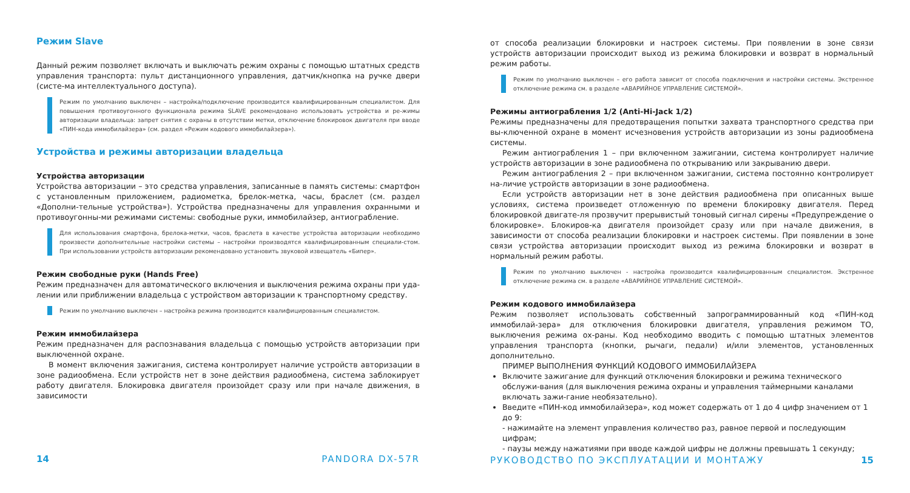Режим Slave
Данный режим позволяет включать и выключать режим охраны с помощью штатных средств управления транспорта: пульт дистанционного управления, датчик/кнопка на ручке двери (систе-ма интеллектуального доступа).
Режим по умолчанию выключен – настройка/подключение производится квалифицированным специалистом. Для повышения противоугонного функционала режима SLAVE рекомендовано использовать устройства и ре-жимы авторизации владельца: запрет снятия с охраны в отсутствии метки, отключение блокировок двигателя при вводе «ПИН-кода иммобилайзера» (см. раздел «Режим кодового иммобилайзера»).
Устройства и режимы авторизации владельца
Устройства авторизации
Устройства авторизации – это средства управления, записанные в память системы: смартфон с установленным приложением, радиометка, брелок-метка, часы, браслет (см. раздел «Дополни-тельные устройства»). Устройства предназначены для управления охранными и противоугонны-ми режимами системы: свободные руки, иммобилайзер, антиограбление.
Для использования смартфона, брелока-метки, часов, браслета в качестве устройства авторизации необходимо произвести дополнительные настройки системы – настройки производятся квалифицированным специали-стом. При использовании устройств авторизации рекомендовано установить звуковой извещатель «Бипер».
Режим свободные руки (Hands Free)
Режим предназначен для автоматического включения и выключения режима охраны при уда-лении или приближении владельца с устройством авторизации к транспортному средству.
Режим по умолчанию выключен – настройка режима производится квалифицированным специалистом.
Режим иммобилайзера
Режим предназначен для распознавания владельца с помощью устройств авторизации при выключенной охране.
В момент включения зажигания, система контролирует наличие устройств авторизации в зоне радиообмена. Если устройств нет в зоне действия радиообмена, система заблокирует работу двигателя. Блокировка двигателя произойдет сразу или при начале движения, в зависимости
14 PANDORA DX-57R
от способа реализации блокировки и настроек системы. При появлении в зоне связи устройств авторизации происходит выход из режима блокировки и возврат в нормальный режим работы.
Режим по умолчанию выключен – его работа зависит от способа подключения и настройки системы. Экстренное отключение режима см. в разделе «АВАРИЙНОЕ УПРАВЛЕНИЕ СИСТЕМОЙ».
Режимы антиограбления 1/2 (Anti-Hi-Jack 1/2)
Режимы предназначены для предотвращения попытки захвата транспортного средства при вы-ключенной охране в момент исчезновения устройств авторизации из зоны радиообмена системы.
Режим антиограбления 1 – при включенном зажигании, система контролирует наличие устройств авторизации в зоне радиообмена по открыванию или закрыванию двери.
Режим антиограбления 2 – при включенном зажигании, система постоянно контролирует на-личие устройств авторизации в зоне радиообмена.
Если устройств авторизации нет в зоне действия радиообмена при описанных выше условиях, система произведет отложенную по времени блокировку двигателя. Перед блокировкой двигате-ля прозвучит прерывистый тоновый сигнал сирены «Предупреждение о блокировке». Блокиров-ка двигателя произойдет сразу или при начале движения, в зависимости от способа реализации блокировки и настроек системы. При появлении в зоне связи устройства авторизации происходит выход из режима блокировки и возврат в нормальный режим работы.
Режим по умолчанию выключен - настройка производится квалифицированным специалистом. Экстренное отключение режима см. в разделе «АВАРИЙНОЕ УПРАВЛЕНИЕ СИСТЕМОЙ».
Режим кодового иммобилайзера
Режим позволяет использовать собственный запрограммированный код «ПИН-код иммобилай-зера» для отключения блокировки двигателя, управления режимом ТО, выключения режима ох-раны. Код необходимо вводить с помощью штатных элементов управления транспорта (кнопки, рычаги, педали) и/или элементов, установленных дополнительно.
ПРИМЕР ВЫПОЛНЕНИЯ ФУНКЦИЙ КОДОВОГО ИММОБИЛАЙЗЕРА
Включите зажигание для функций отключения блокировки и режима технического обслужи-вания (для выключения режима охраны и управления таймерными каналами включать зажи-гание необязательно).
Введите «ПИН-код иммобилайзера», код может содержать от 1 до 4 цифр значением от 1 до 9:
- нажимайте на элемент управления количество раз, равное первой и последующим цифрам;
- паузы между нажатиями при вводе каждой цифры не должны превышать 1 секунду;
РУКОВОДСТВО ПО ЭКСПЛУАТАЦИИ И МОНТАЖУ 15